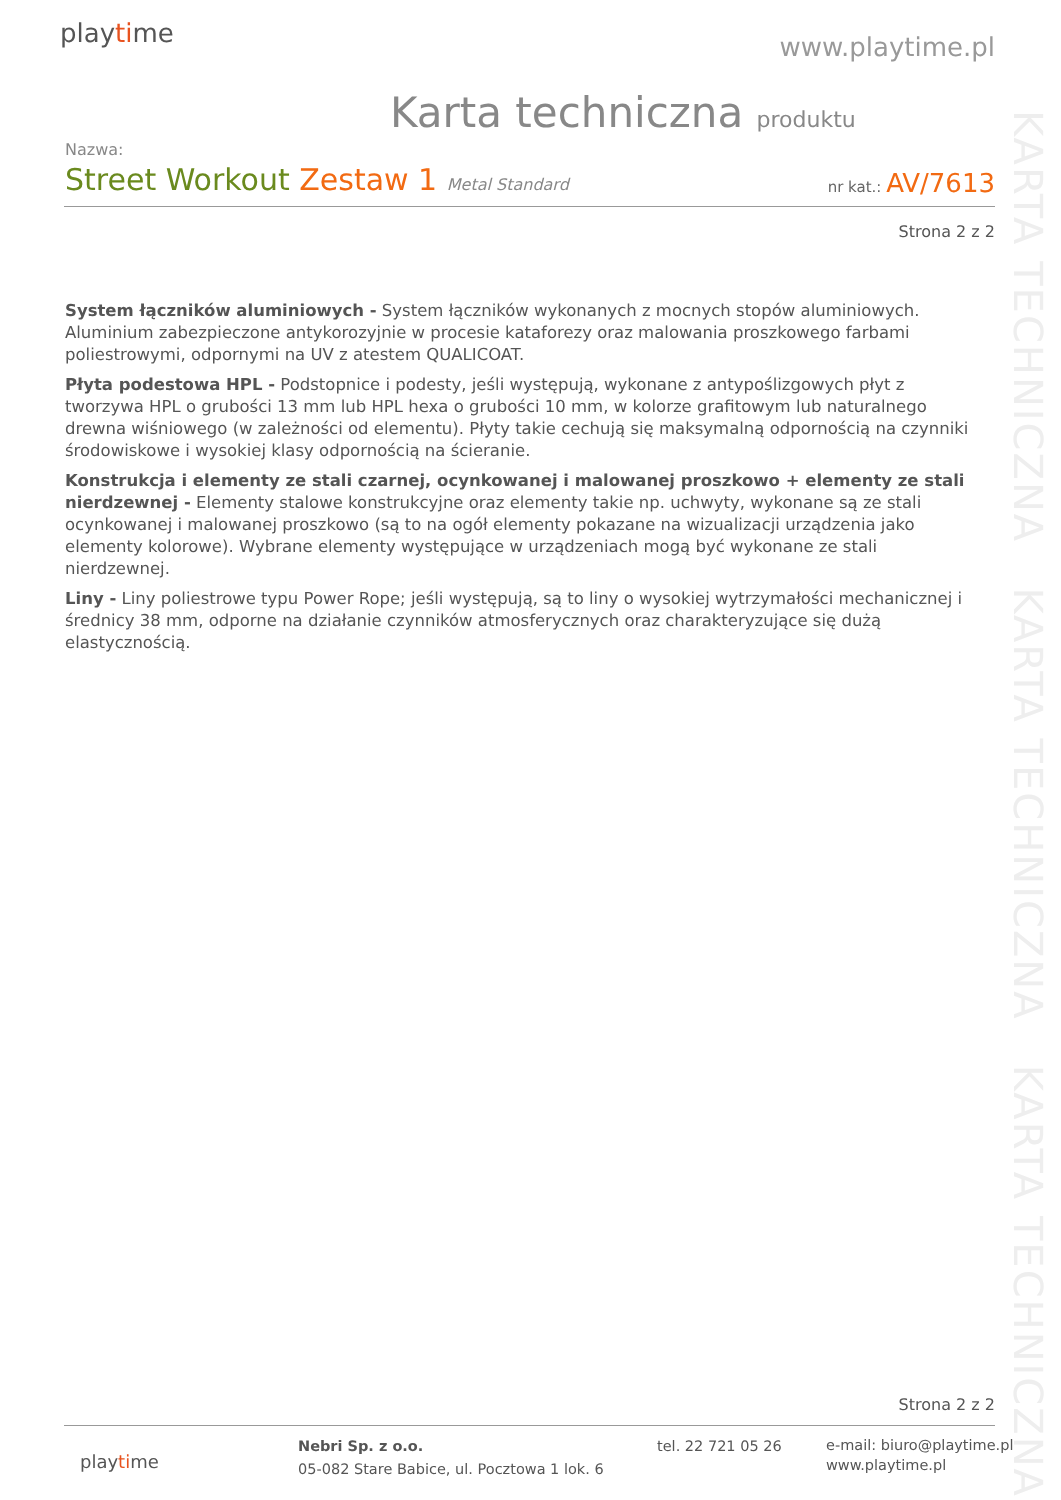playtime www.playtime.pl
KARTA TECHNICZNA KARTA TECHNICZNA KARTA TECHNICZNA
Karta techniczna produktu
Nazwa:
Street Workout Zestaw 1 Metal Standard
nr kat.: AV/7613
Strona 2 z 2
System łączników aluminiowych - System łączników wykonanych z mocnych stopów aluminiowych. Aluminium zabezpieczone antykorozyjnie w procesie kataforezy oraz malowania proszkowego farbami poliestrowymi, odpornymi na UV z atestem QUALICOAT.
Płyta podestowa HPL - Podstopnice i podesty, jeśli występują, wykonane z antypoślizgowych płyt z tworzywa HPL o grubości 13 mm lub HPL hexa o grubości 10 mm, w kolorze grafitowym lub naturalnego drewna wiśniowego (w zależności od elementu). Płyty takie cechują się maksymalną odpornością na czynniki środowiskowe i wysokiej klasy odpornością na ścieranie.
Konstrukcja i elementy ze stali czarnej, ocynkowanej i malowanej proszkowo + elementy ze stali nierdzewnej - Elementy stalowe konstrukcyjne oraz elementy takie np. uchwyty, wykonane są ze stali ocynkowanej i malowanej proszkowo (są to na ogół elementy pokazane na wizualizacji urządzenia jako elementy kolorowe). Wybrane elementy występujące w urządzeniach mogą być wykonane ze stali nierdzewnej.
Liny - Liny poliestrowe typu Power Rope; jeśli występują, są to liny o wysokiej wytrzymałości mechanicznej i średnicy 38 mm, odporne na działanie czynników atmosferycznych oraz charakteryzujące się dużą elastycznością.
Strona 2 z 2
playtime
Nebri Sp. z o.o.
05-082 Stare Babice, ul. Pocztowa 1 lok. 6
tel. 22 721 05 26
e-mail: biuro@playtime.pl
www.playtime.pl